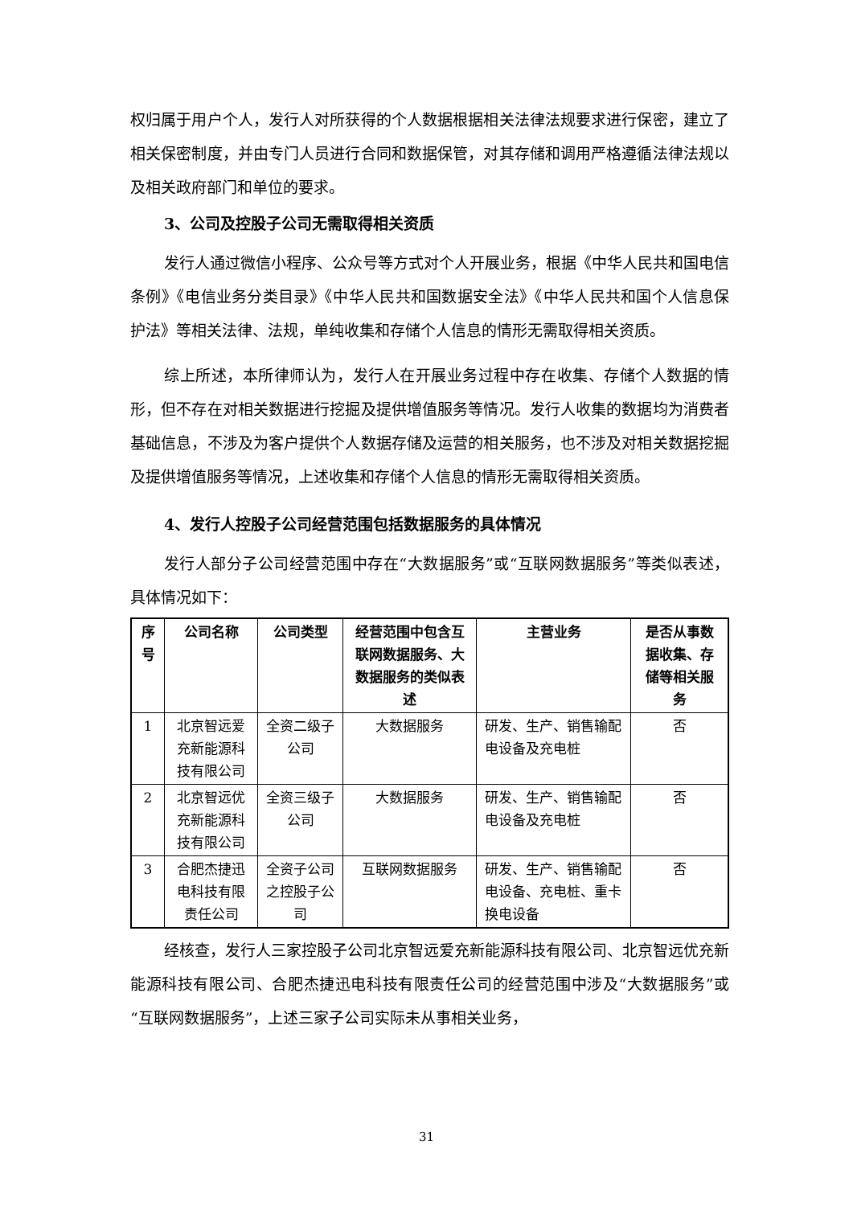权归属于用户个人，发行人对所获得的个人数据根据相关法律法规要求进行保密，建立了相关保密制度，并由专门人员进行合同和数据保管，对其存储和调用严格遵循法律法规以及相关政府部门和单位的要求。
3、公司及控股子公司无需取得相关资质
发行人通过微信小程序、公众号等方式对个人开展业务，根据《中华人民共和国电信条例》《电信业务分类目录》《中华人民共和国数据安全法》《中华人民共和国个人信息保护法》等相关法律、法规，单纯收集和存储个人信息的情形无需取得相关资质。
综上所述，本所律师认为，发行人在开展业务过程中存在收集、存储个人数据的情形，但不存在对相关数据进行挖掘及提供增值服务等情况。发行人收集的数据均为消费者基础信息，不涉及为客户提供个人数据存储及运营的相关服务，也不涉及对相关数据挖掘及提供增值服务等情况，上述收集和存储个人信息的情形无需取得相关资质。
4、发行人控股子公司经营范围包括数据服务的具体情况
发行人部分子公司经营范围中存在“大数据服务”或“互联网数据服务”等类似表述，具体情况如下：
| 序号 | 公司名称 | 公司类型 | 经营范围中包含互联网数据服务、大数据服务的类似表述 | 主营业务 | 是否从事数据收集、存储等相关服务 |
| --- | --- | --- | --- | --- | --- |
| 1 | 北京智远爱充新能源科技有限公司 | 全资二级子公司 | 大数据服务 | 研发、生产、销售输配电设备及充电桩 | 否 |
| 2 | 北京智远优充新能源科技有限公司 | 全资三级子公司 | 大数据服务 | 研发、生产、销售输配电设备及充电桩 | 否 |
| 3 | 合肥杰捷迅电科技有限责任公司 | 全资子公司之控股子公司 | 互联网数据服务 | 研发、生产、销售输配电设备、充电桩、重卡换电设备 | 否 |
经核查，发行人三家控股子公司北京智远爱充新能源科技有限公司、北京智远优充新能源科技有限公司、合肥杰捷迅电科技有限责任公司的经营范围中涉及“大数据服务”或“互联网数据服务”，上述三家子公司实际未从事相关业务，
31